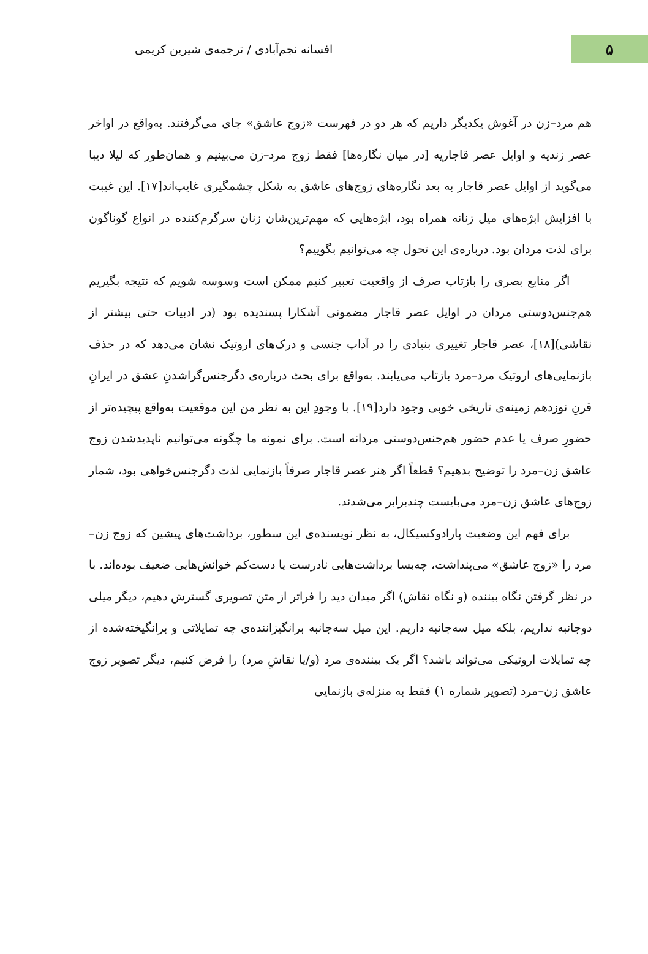۵
افسانه نجم‌آبادی / ترجمه‌ی شیرین کریمی
هم مرد–زن در آغوش یکدیگر داریم که هر دو در فهرست «زوج عاشق» جای می‌گرفتند. به‌واقع در اواخر عصر زندیه و اوایل عصر قاجاریه [در میان نگاره‌ها] فقط زوج مرد–زن می‌بینیم و همان‌طور که لیلا دیبا می‌گوید از اوایل عصر قاجار به بعد نگاره‌های زوج‌های عاشق به شکل چشمگیری غایب‌اند[۱۷]. این غیبت با افزایش ابژه‌های میل زنانه همراه بود، ابژه‌هایی که مهم‌ترین‌شان زنان سرگرم‌کننده در انواع گوناگون برای لذت مردان بود. درباره‌ی این تحول چه می‌توانیم بگوییم؟
اگر منابع بصری را بازتاب صرف از واقعیت تعبیر کنیم ممکن است وسوسه شویم که نتیجه بگیریم هم‌جنس‌دوستی مردان در اوایل عصر قاجار مضمونی آشکارا پسندیده بود (در ادبیات حتی بیشتر از نقاشی)[۱۸]، عصر قاجار تغییری بنیادی را در آداب جنسی و درک‌های اروتیک نشان می‌دهد که در حذف بازنمایی‌های اروتیک مرد–مرد بازتاب می‌یابند. به‌واقع برای بحث درباره‌ی دگرجنس‌گراشدنِ عشق در ایرانِ قرنِ نوزدهم زمینه‌ی تاریخی خوبی وجود دارد[۱۹]. با وجودِ این به نظر من این موقعیت به‌واقع پیچیده‌تر از حضورِ صرف یا عدم حضور هم‌جنس‌دوستی مردانه است. برای نمونه ما چگونه می‌توانیم ناپدیدشدن زوج عاشق زن–مرد را توضیح بدهیم؟ قطعاً اگر هنر عصر قاجار صرفاً بازنمایی لذت دگرجنس‌خواهی بود، شمار زوج‌های عاشق زن–مرد می‌بایست چندبرابر می‌شدند.
برای فهم این وضعیت پارادوکسیکال، به نظر نویسنده‌ی این سطور، برداشت‌های پیشین که زوج زن–مرد را «زوج عاشق» می‌پنداشت، چه‌بسا برداشت‌هایی نادرست یا دست‌کم خوانش‌هایی ضعیف بوده‌اند. با در نظر گرفتن نگاه بیننده (و نگاه نقاش) اگر میدان دید را فراتر از متن تصویری گسترش دهیم، دیگر میلی دوجانبه نداریم، بلکه میل سه‌جانبه داریم. این میل سه‌جانبه برانگیزاننده‌ی چه تمایلاتی و برانگیخته‌شده از چه تمایلات اروتیکی می‌تواند باشد؟ اگر یک بیننده‌ی مرد (و/یا نقاشِ مرد) را فرض کنیم، دیگر تصویر زوج عاشق زن–مرد (تصویر شماره ۱) فقط به منزله‌ی بازنمایی